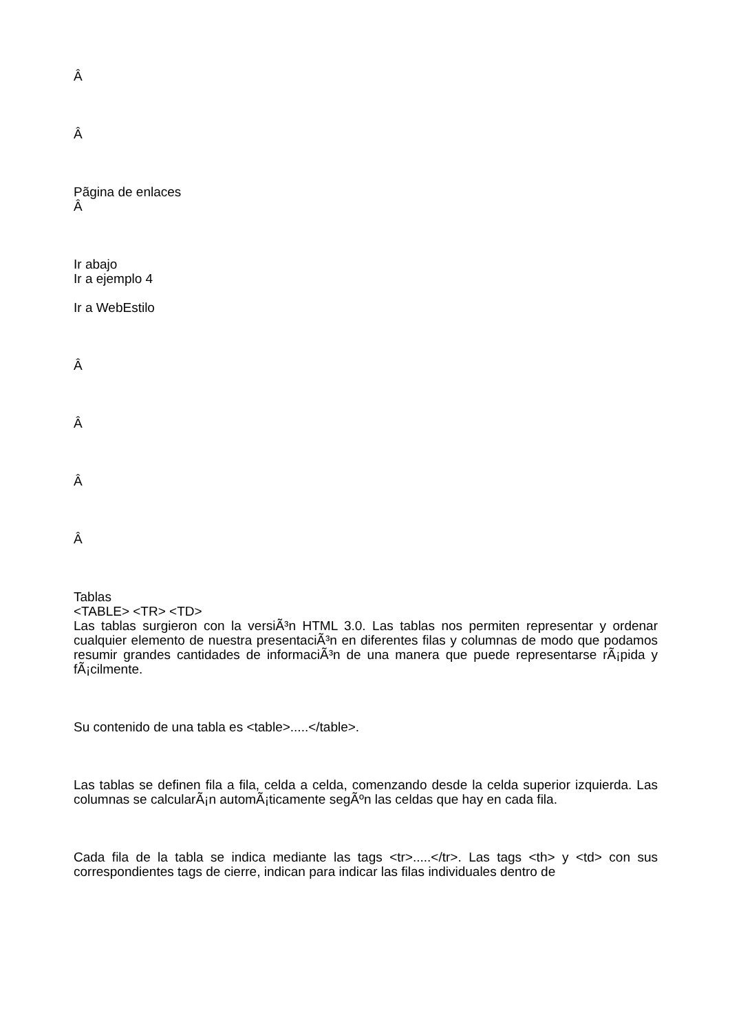Â
Â
Pãgina de enlaces
Â
Ir abajo
Ir a ejemplo 4
Ir a WebEstilo
Â
Â
Â
Â
Tablas
<TABLE> <TR> <TD>
Las tablas surgieron con la versiÃ³n HTML 3.0. Las tablas nos permiten representar y ordenar cualquier elemento de nuestra presentaciÃ³n en diferentes filas y columnas de modo que podamos resumir grandes cantidades de informaciÃ³n de una manera que puede representarse rÃ¡pida y fÃ¡cilmente.
Su contenido de una tabla es <table>.....</table>.
Las tablas se definen fila a fila, celda a celda, comenzando desde la celda superior izquierda. Las columnas se calcularÃ¡n automÃ¡ticamente segÃºn las celdas que hay en cada fila.
Cada fila de la tabla se indica mediante las tags <tr>.....</tr>. Las tags <th> y <td> con sus correspondientes tags de cierre, indican para indicar las filas individuales dentro de